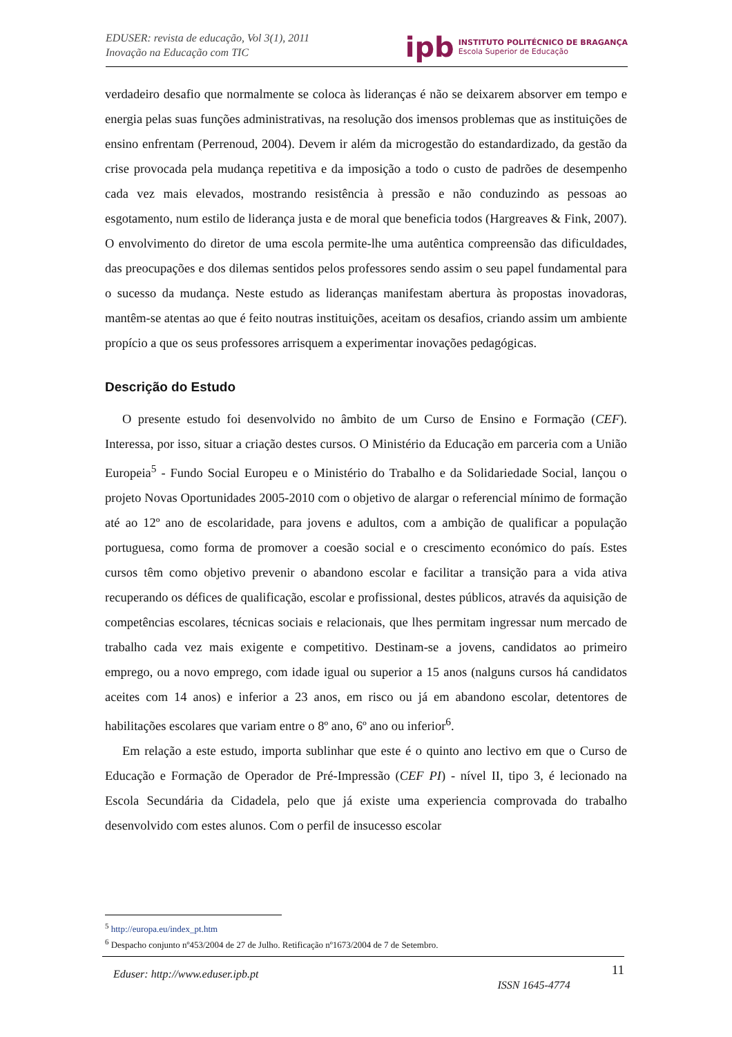EDUSER: revista de educação, Vol 3(1), 2011
Inovação na Educação com TIC
ipb
INSTITUTO POLITÉCNICO DE BRAGANÇA
Escola Superior de Educação
verdadeiro desafio que normalmente se coloca às lideranças é não se deixarem absorver em tempo e energia pelas suas funções administrativas, na resolução dos imensos problemas que as instituições de ensino enfrentam (Perrenoud, 2004). Devem ir além da microgestão do estandardizado, da gestão da crise provocada pela mudança repetitiva e da imposição a todo o custo de padrões de desempenho cada vez mais elevados, mostrando resistência à pressão e não conduzindo as pessoas ao esgotamento, num estilo de liderança justa e de moral que beneficia todos (Hargreaves & Fink, 2007). O envolvimento do diretor de uma escola permite-lhe uma autêntica compreensão das dificuldades, das preocupações e dos dilemas sentidos pelos professores sendo assim o seu papel fundamental para o sucesso da mudança. Neste estudo as lideranças manifestam abertura às propostas inovadoras, mantêm-se atentas ao que é feito noutras instituições, aceitam os desafios, criando assim um ambiente propício a que os seus professores arrisquem a experimentar inovações pedagógicas.
Descrição do Estudo
O presente estudo foi desenvolvido no âmbito de um Curso de Ensino e Formação (CEF). Interessa, por isso, situar a criação destes cursos. O Ministério da Educação em parceria com a União Europeia<sup>5</sup> - Fundo Social Europeu e o Ministério do Trabalho e da Solidariedade Social, lançou o projeto Novas Oportunidades 2005-2010 com o objetivo de alargar o referencial mínimo de formação até ao 12º ano de escolaridade, para jovens e adultos, com a ambição de qualificar a população portuguesa, como forma de promover a coesão social e o crescimento económico do país. Estes cursos têm como objetivo prevenir o abandono escolar e facilitar a transição para a vida ativa recuperando os défices de qualificação, escolar e profissional, destes públicos, através da aquisição de competências escolares, técnicas sociais e relacionais, que lhes permitam ingressar num mercado de trabalho cada vez mais exigente e competitivo. Destinam-se a jovens, candidatos ao primeiro emprego, ou a novo emprego, com idade igual ou superior a 15 anos (nalguns cursos há candidatos aceites com 14 anos) e inferior a 23 anos, em risco ou já em abandono escolar, detentores de habilitações escolares que variam entre o 8º ano, 6º ano ou inferior<sup>6</sup>.
Em relação a este estudo, importa sublinhar que este é o quinto ano lectivo em que o Curso de Educação e Formação de Operador de Pré-Impressão (CEF PI) - nível II, tipo 3, é lecionado na Escola Secundária da Cidadela, pelo que já existe uma experiencia comprovada do trabalho desenvolvido com estes alunos. Com o perfil de insucesso escolar
<sup>5</sup> http://europa.eu/index_pt.htm
<sup>6</sup> Despacho conjunto nº453/2004 de 27 de Julho. Retificação nº1673/2004 de 7 de Setembro.
Eduser: http://www.eduser.ipb.pt ISSN 1645-4774 11